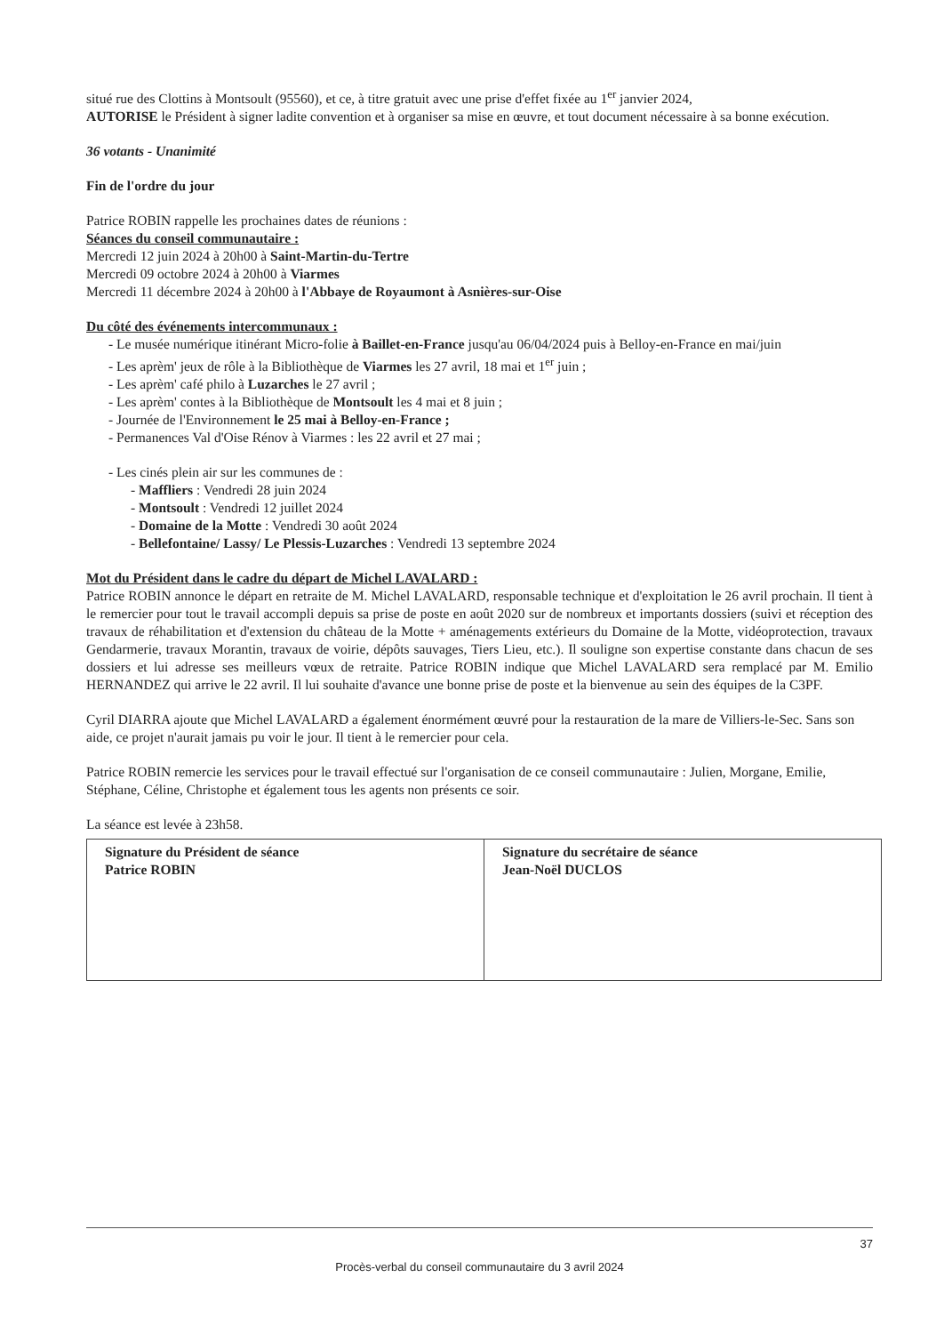situé rue des Clottins à Montsoult (95560), et ce, à titre gratuit avec une prise d'effet fixée au 1<sup>er</sup> janvier 2024,
AUTORISE le Président à signer ladite convention et à organiser sa mise en œuvre, et tout document nécessaire à sa bonne exécution.
36 votants - Unanimité
Fin de l'ordre du jour
Patrice ROBIN rappelle les prochaines dates de réunions :
Séances du conseil communautaire :
Mercredi 12 juin 2024 à 20h00 à Saint-Martin-du-Tertre
Mercredi 09 octobre 2024 à 20h00 à Viarmes
Mercredi 11 décembre 2024 à 20h00 à l'Abbaye de Royaumont à Asnières-sur-Oise
Du côté des événements intercommunaux :
- Le musée numérique itinérant Micro-folie à Baillet-en-France jusqu'au 06/04/2024 puis à Belloy-en-France en mai/juin
- Les aprèm' jeux de rôle à la Bibliothèque de Viarmes les 27 avril, 18 mai et 1<sup>er</sup> juin ;
- Les aprèm' café philo à Luzarches le 27 avril ;
- Les aprèm' contes à la Bibliothèque de Montsoult les 4 mai et 8 juin ;
- Journée de l'Environnement le 25 mai à Belloy-en-France ;
- Permanences Val d'Oise Rénov à Viarmes : les 22 avril et 27 mai ;
- Les cinés plein air sur les communes de :
- Maffliers : Vendredi 28 juin 2024
- Montsoult : Vendredi 12 juillet 2024
- Domaine de la Motte : Vendredi 30 août 2024
- Bellefontaine/ Lassy/ Le Plessis-Luzarches : Vendredi 13 septembre 2024
Mot du Président dans le cadre du départ de Michel LAVALARD :
Patrice ROBIN annonce le départ en retraite de M. Michel LAVALARD, responsable technique et d'exploitation le 26 avril prochain. Il tient à le remercier pour tout le travail accompli depuis sa prise de poste en août 2020 sur de nombreux et importants dossiers (suivi et réception des travaux de réhabilitation et d'extension du château de la Motte + aménagements extérieurs du Domaine de la Motte, vidéoprotection, travaux Gendarmerie, travaux Morantin, travaux de voirie, dépôts sauvages, Tiers Lieu, etc.). Il souligne son expertise constante dans chacun de ses dossiers et lui adresse ses meilleurs vœux de retraite. Patrice ROBIN indique que Michel LAVALARD sera remplacé par M. Emilio HERNANDEZ qui arrive le 22 avril. Il lui souhaite d'avance une bonne prise de poste et la bienvenue au sein des équipes de la C3PF.
Cyril DIARRA ajoute que Michel LAVALARD a également énormément œuvré pour la restauration de la mare de Villiers-le-Sec. Sans son aide, ce projet n'aurait jamais pu voir le jour. Il tient à le remercier pour cela.
Patrice ROBIN remercie les services pour le travail effectué sur l'organisation de ce conseil communautaire : Julien, Morgane, Emilie, Stéphane, Céline, Christophe et également tous les agents non présents ce soir.
La séance est levée à 23h58.
| Signature du Président de séance Patrice ROBIN | Signature du secrétaire de séance Jean-Noël DUCLOS |
37
Procès-verbal du conseil communautaire du 3 avril 2024